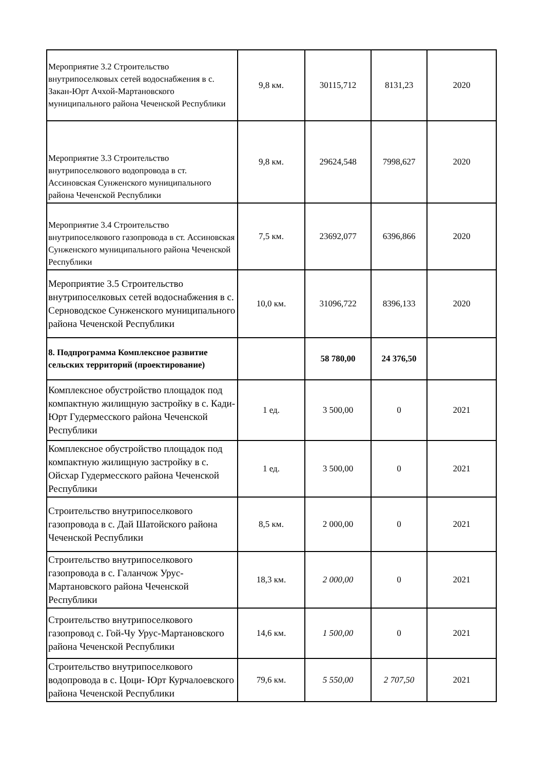| Мероприятие 3.2 Строительство внутрипоселковых сетей водоснабжения в с. Закан-Юрт Ачхой-Мартановского муниципального района Чеченской Республики | 9,8 км. | 30115,712 | 8131,23 | 2020 |
| Мероприятие 3.3 Строительство внутрипоселкового водопровода в ст. Ассиновская Сунженского муниципального района Чеченской Республики | 9,8 км. | 29624,548 | 7998,627 | 2020 |
| Мероприятие 3.4 Строительство внутрипоселкового газопровода в ст. Ассиновская Сунженского муниципального района Чеченской Республики | 7,5 км. | 23692,077 | 6396,866 | 2020 |
| Мероприятие 3.5 Строительство внутрипоселковых сетей водоснабжения в с. Серноводское Сунженского муниципального района Чеченской Республики | 10,0 км. | 31096,722 | 8396,133 | 2020 |
| 8. Подпрограмма Комплексное развитие сельских территорий (проектирование) | | 58 780,00 | 24 376,50 | |
| Комплексное обустройство площадок под компактную жилищную застройку в с. Кади-Юрт Гудермесского района Чеченской Республики | 1 ед. | 3 500,00 | 0 | 2021 |
| Комплексное обустройство площадок под компактную жилищную застройку в с. Ойсхар Гудермесского района Чеченской Республики | 1 ед. | 3 500,00 | 0 | 2021 |
| Строительство внутрипоселкового газопровода в с. Дай Шатойского района Чеченской Республики | 8,5 км. | 2 000,00 | 0 | 2021 |
| Строительство внутрипоселкового газопровода в с. Галанчож Урус-Мартановского района Чеченской Республики | 18,3 км. | 2 000,00 | 0 | 2021 |
| Строительство внутрипоселкового газопровод с. Гой-Чу Урус-Мартановского района Чеченской Республики | 14,6 км. | 1 500,00 | 0 | 2021 |
| Строительство внутрипоселкового водопровода в с. Цоци- Юрт Курчалоевского района Чеченской Республики | 79,6 км. | 5 550,00 | 2 707,50 | 2021 |